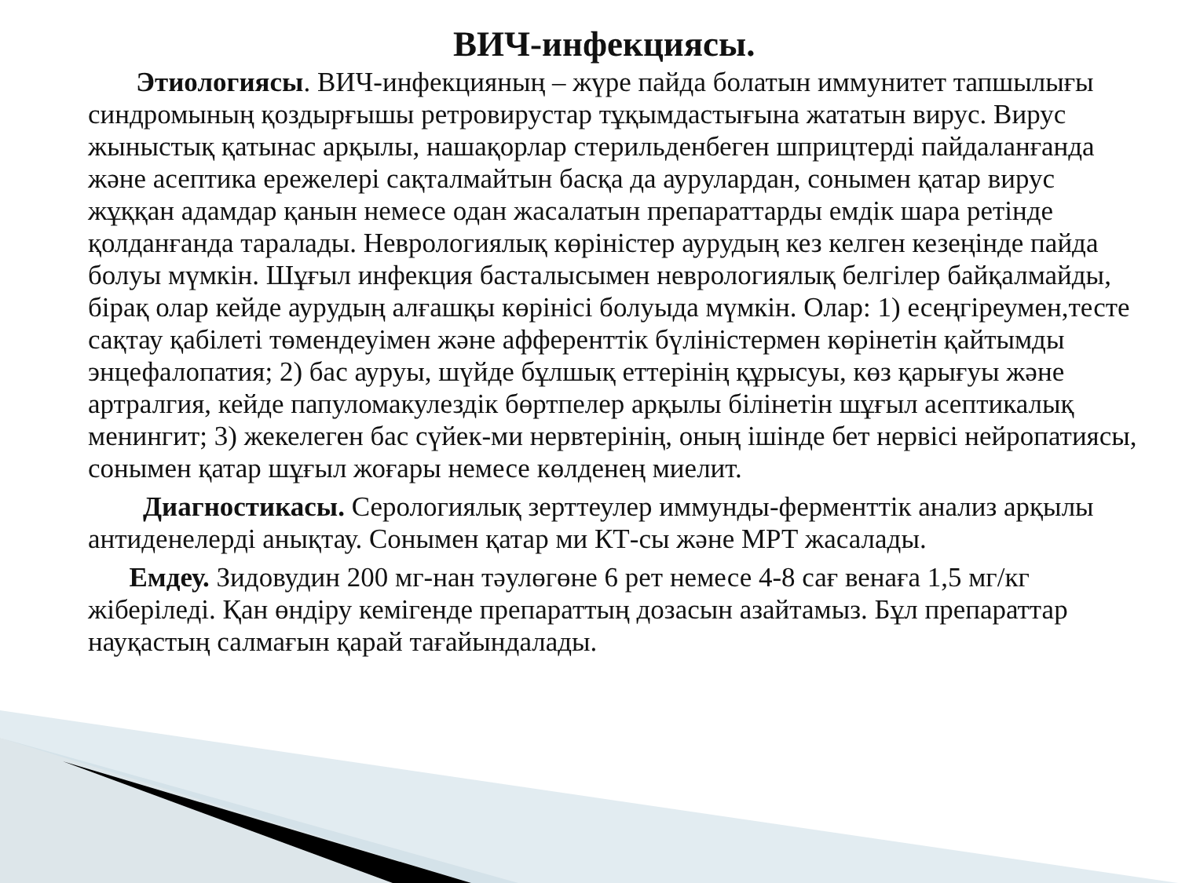ВИЧ-инфекциясы.
Этиологиясы. ВИЧ-инфекцияның – жүре пайда болатын иммунитет тапшылығы синдромының қоздырғышы ретровирустар тұқымдастығына жататын вирус. Вирус жыныстық қатынас арқылы, нашақорлар стерильденбеген шприцтерді пайдаланғанда және асептика ережелері сақталмайтын басқа да аурулардан, сонымен қатар вирус жұққан адамдар қанын немесе одан жасалатын препараттарды емдік шара ретінде қолданғанда таралады. Неврологиялық көріністер аурудың кез келген кезеңінде пайда болуы мүмкін. Шұғыл инфекция басталысымен неврологиялық белгілер байқалмайды, бірақ олар кейде аурудың алғашқы көрінісі болуыда мүмкін. Олар: 1) есеңгіреумен,тесте сақтау қабілеті төмендеуімен және афференттік бүліністермен көрінетін қайтымды энцефалопатия; 2) бас ауруы, шүйде бұлшық еттерінің құрысуы, көз қарығуы және артралгия, кейде папуломакулездік бөртпелер арқылы білінетін шұғыл асептикалық менингит; 3) жекелеген бас сүйек-ми нервтерінің, оның ішінде бет нервісі нейропатиясы, сонымен қатар шұғыл жоғары немесе көлденең миелит.
Диагностикасы. Серологиялық зерттеулер иммунды-ферменттік анализ арқылы антиденелерді анықтау. Сонымен қатар ми КТ-сы және МРТ жасалады.
Емдеу. Зидовудин 200 мг-нан тәулөгөне 6 рет немесе 4-8 сағ венаға 1,5 мг/кг жіберіледі. Қан өндіру кемігенде препараттың дозасын азайтамыз. Бұл препараттар науқастың салмағын қарай тағайындалады.